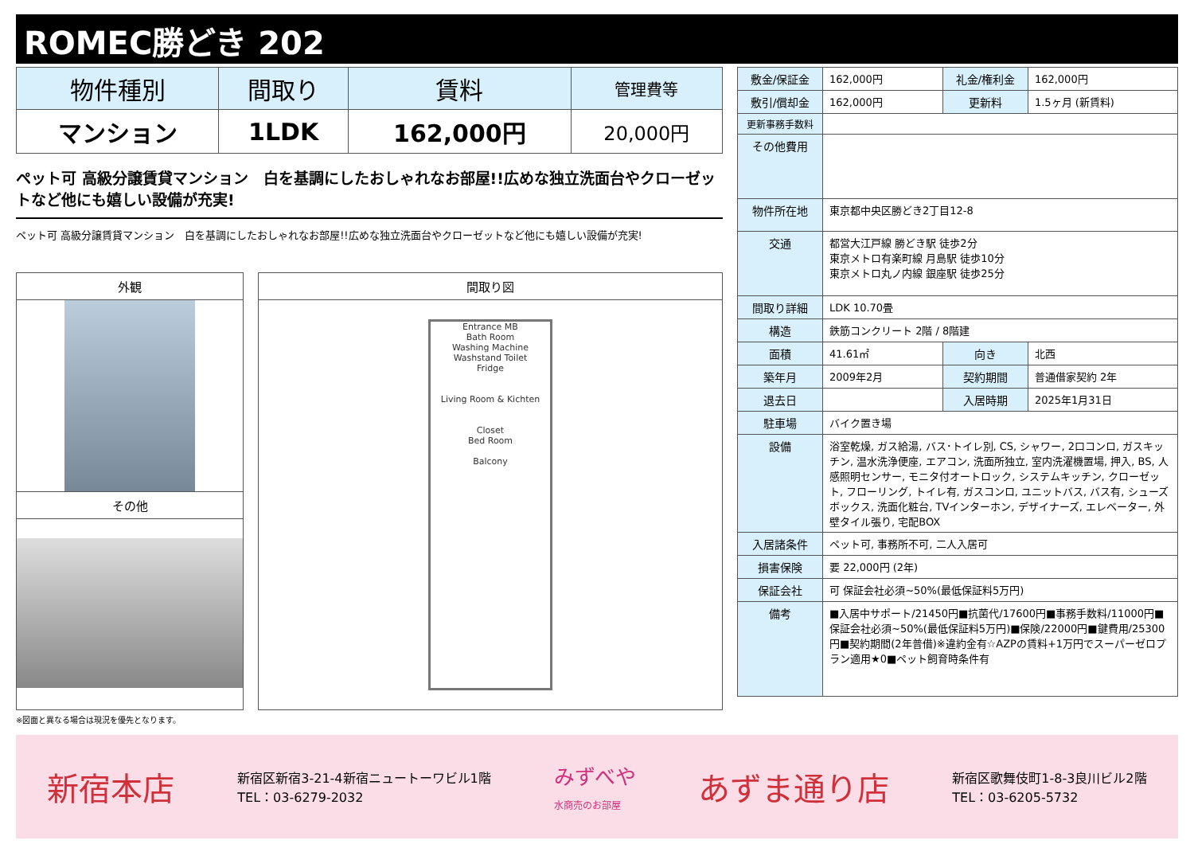ROMEC勝どき 202
| 物件種別 | 間取り | 賃料 | 管理費等 |
| --- | --- | --- | --- |
| マンション | 1LDK | 162,000円 | 20,000円 |
ペット可 高級分譲賃貸マンション　白を基調にしたおしゃれなお部屋!!広めな独立洗面台やクローゼットなど他にも嬉しい設備が充実!
ペット可 高級分譲賃貸マンション　白を基調にしたおしゃれなお部屋!!広めな独立洗面台やクローゼットなど他にも嬉しい設備が充実!
外観
その他
間取り図
Entrance MB
Bath Room
Washing Machine Washstand Toilet
Fridge
Living Room & Kichten
Closet
Bed Room
Balcony
※図面と異なる場合は現況を優先となります。
| 敷金/保証金 | 162,000円 | 礼金/権利金 | 162,000円 |
| 敷引/償却金 | 162,000円 | 更新料 | 1.5ヶ月 (新賃料) |
| 更新事務手数料 | | | |
| その他費用 | | | |
| 物件所在地 | 東京都中央区勝どき2丁目12-8 | | |
| 交通 | 都営大江戸線 勝どき駅 徒歩2分 東京メトロ有楽町線 月島駅 徒歩10分 東京メトロ丸ノ内線 銀座駅 徒歩25分 | | |
| 間取り詳細 | LDK 10.70畳 | | |
| 構造 | 鉄筋コンクリート 2階 / 8階建 | | |
| 面積 | 41.61㎡ | 向き | 北西 |
| 築年月 | 2009年2月 | 契約期間 | 普通借家契約 2年 |
| 退去日 | | 入居時期 | 2025年1月31日 |
| 駐車場 | バイク置き場 | | |
| 設備 | 浴室乾燥, ガス給湯, バス･トイレ別, CS, シャワー, 2口コンロ, ガスキッチン, 温水洗浄便座, エアコン, 洗面所独立, 室内洗濯機置場, 押入, BS, 人感照明センサー, モニタ付オートロック, システムキッチン, クローゼット, フローリング, トイレ有, ガスコンロ, ユニットバス, バス有, シューズボックス, 洗面化粧台, TVインターホン, デザイナーズ, エレベーター, 外壁タイル張り, 宅配BOX | | |
| 入居諸条件 | ペット可, 事務所不可, 二人入居可 | | |
| 損害保険 | 要 22,000円 (2年) | | |
| 保証会社 | 可 保証会社必須~50%(最低保証料5万円) | | |
| 備考 | ■入居中サポート/21450円■抗菌代/17600円■事務手数料/11000円■保証会社必須~50%(最低保証料5万円)■保険/22000円■鍵費用/25300円■契約期間(2年普借)※違約金有☆AZPの賃料+1万円でスーパーゼロプラン適用★0■ペット飼育時条件有 | | |
新宿本店 新宿区新宿3-21-4新宿ニュートーワビル1階
TEL：03-6279-2032 みずべや
水商売のお部屋 あずま通り店 新宿区歌舞伎町1-8-3良川ビル2階
TEL：03-6205-5732